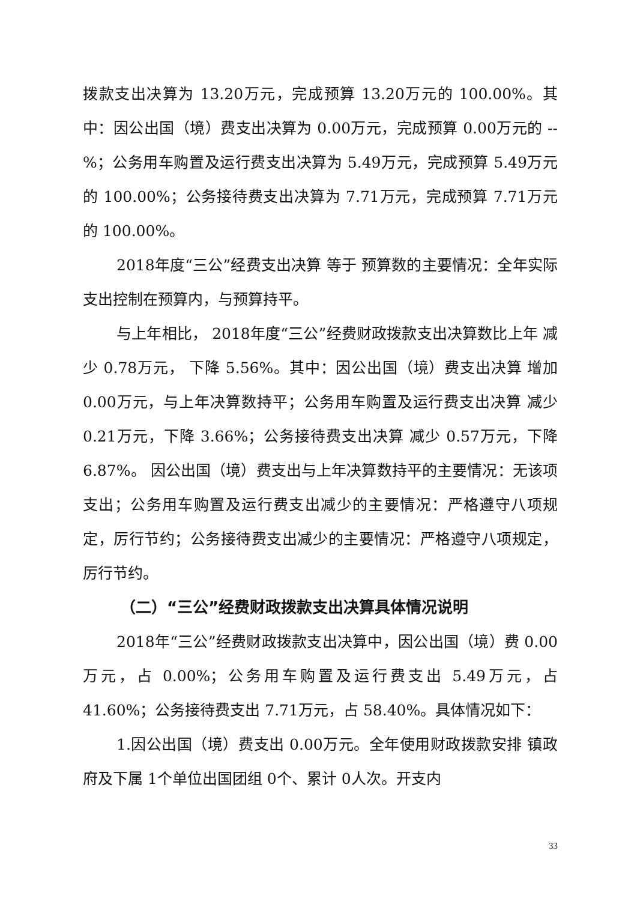拨款支出决算为 13.20万元，完成预算 13.20万元的 100.00%。其中：因公出国（境）费支出决算为 0.00万元，完成预算 0.00万元的 --%；公务用车购置及运行费支出决算为 5.49万元，完成预算 5.49万元的 100.00%；公务接待费支出决算为 7.71万元，完成预算 7.71万元的 100.00%。
2018年度“三公”经费支出决算 等于 预算数的主要情况：全年实际支出控制在预算内，与预算持平。
与上年相比， 2018年度“三公”经费财政拨款支出决算数比上年 减少 0.78万元， 下降 5.56%。其中：因公出国（境）费支出决算 增加 0.00万元，与上年决算数持平；公务用车购置及运行费支出决算 减少 0.21万元，下降 3.66%；公务接待费支出决算 减少 0.57万元，下降 6.87%。 因公出国（境）费支出与上年决算数持平的主要情况：无该项支出；公务用车购置及运行费支出减少的主要情况：严格遵守八项规定，厉行节约；公务接待费支出减少的主要情况：严格遵守八项规定，厉行节约。
（二）“三公”经费财政拨款支出决算具体情况说明
2018年“三公”经费财政拨款支出决算中，因公出国（境）费 0.00万元，占 0.00%；公务用车购置及运行费支出 5.49万元，占 41.60%；公务接待费支出 7.71万元，占 58.40%。具体情况如下：
1.因公出国（境）费支出 0.00万元。全年使用财政拨款安排 镇政府及下属 1个单位出国团组 0个、累计 0人次。开支内
33